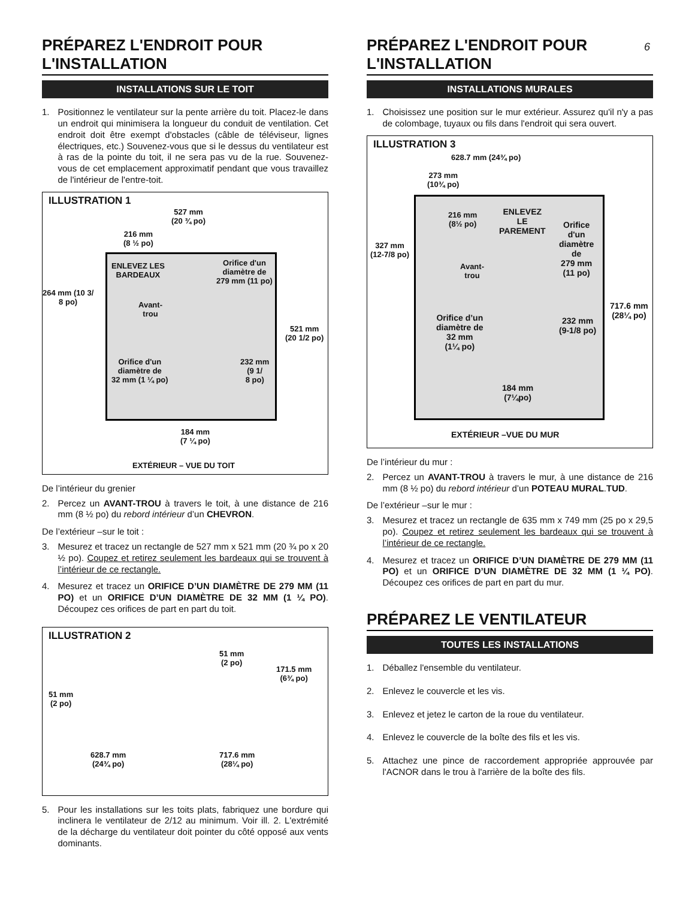6
PRÉPAREZ L'ENDROIT POUR L'INSTALLATION
INSTALLATIONS SUR LE TOIT
1. Positionnez le ventilateur sur la pente arrière du toit. Placez-le dans un endroit qui minimisera la longueur du conduit de ventilation. Cet endroit doit être exempt d'obstacles (câble de téléviseur, lignes électriques, etc.) Souvenez-vous que si le dessus du ventilateur est à ras de la pointe du toit, il ne sera pas vu de la rue. Souvenez-vous de cet emplacement approximatif pendant que vous travaillez de l'intérieur de l'entre-toit.
ILLUSTRATION 1
527 mm
(20 ¾ po)
216 mm
(8 ½ po)
ENLEVEZ LES
BARDEAUX
Orifice d'un
diamètre de
279 mm (11 po)
264 mm (10 3/
8 po)
Avant-
trou
521 mm
(20 1/2 po)
Orifice d'un
diamètre de
32 mm (1 ¼ po)
232 mm
(9 1/
8 po)
184 mm
(7 ¼ po)
EXTÉRIEUR – VUE DU TOIT
De l’intérieur du grenier
2. Percez un AVANT-TROU à travers le toit, à une distance de 216 mm (8 ½ po) du rebord intérieur d’un CHEVRON.
De l’extérieur –sur le toit :
3. Mesurez et tracez un rectangle de 527 mm x 521 mm (20 ¾ po x 20 ½ po). Coupez et retirez seulement les bardeaux qui se trouvent à l’intérieur de ce rectangle.
4. Mesurez et tracez un ORIFICE D’UN DIAMÈTRE DE 279 MM (11 PO) et un ORIFICE D’UN DIAMÈTRE DE 32 MM (1 ¼ PO). Découpez ces orifices de part en part du toit.
ILLUSTRATION 2
51 mm
(2 po)
171.5 mm
(6¾ po)
51 mm
(2 po)
628.7 mm
(24¾ po)
717.6 mm
(28¼ po)
5. Pour les installations sur les toits plats, fabriquez une bordure qui inclinera le ventilateur de 2/12 au minimum. Voir ill. 2. L'extrémité de la décharge du ventilateur doit pointer du côté opposé aux vents dominants.
PRÉPAREZ L'ENDROIT POUR L'INSTALLATION
INSTALLATIONS MURALES
1. Choisissez une position sur le mur extérieur. Assurez qu'il n'y a pas de colombage, tuyaux ou fils dans l'endroit qui sera ouvert.
ILLUSTRATION 3
628.7 mm (24¾ po)
273 mm
(10¾ po)
216 mm
(8½ po)
ENLEVEZ
LE
PAREMENT
Orifice
d'un
diamètre
de
279 mm
(11 po)
327 mm
(12-7/8 po)
Avant-
trou
717.6 mm
(28¼ po)
Orifice d’un
diamètre de
32 mm
(1¼ po)
232 mm
(9-1/8 po)
184 mm
(7¼po)
EXTÉRIEUR –VUE DU MUR
De l’intérieur du mur :
2. Percez un AVANT-TROU à travers le mur, à une distance de 216 mm (8 ½ po) du rebord intérieur d’un POTEAU MURAL.TUD.
De l’extérieur –sur le mur :
3. Mesurez et tracez un rectangle de 635 mm x 749 mm (25 po x 29,5 po). Coupez et retirez seulement les bardeaux qui se trouvent à l’intérieur de ce rectangle.
4. Mesurez et tracez un ORIFICE D’UN DIAMÈTRE DE 279 MM (11 PO) et un ORIFICE D’UN DIAMÈTRE DE 32 MM (1 ¼ PO). Découpez ces orifices de part en part du mur.
PRÉPAREZ LE VENTILATEUR
TOUTES LES INSTALLATIONS
1. Déballez l'ensemble du ventilateur.
2. Enlevez le couvercle et les vis.
3. Enlevez et jetez le carton de la roue du ventilateur.
4. Enlevez le couvercle de la boîte des fils et les vis.
5. Attachez une pince de raccordement appropriée approuvée par l'ACNOR dans le trou à l'arrière de la boîte des fils.